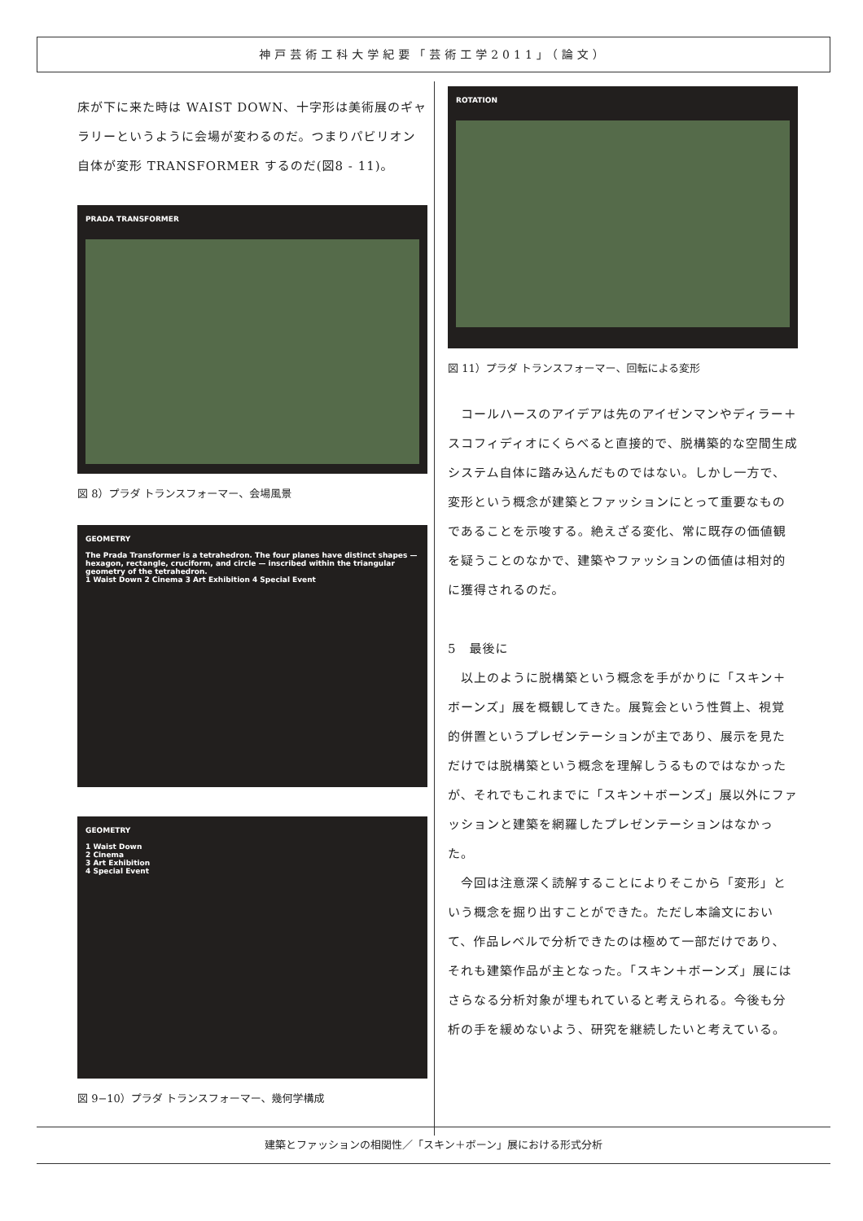神戸芸術工科大学紀要「芸術工学2011」（論文）
床が下に来た時は WAIST DOWN、十字形は美術展のギャラリーというように会場が変わるのだ。つまりパビリオン自体が変形 TRANSFORMER するのだ(図8 - 11)。
PRADA TRANSFORMER
図 8）プラダ トランスフォーマー、会場風景
GEOMETRY
The Prada Transformer is a tetrahedron. The four planes have distinct shapes — hexagon, rectangle, cruciform, and circle — inscribed within the triangular geometry of the tetrahedron.
1 Waist Down 2 Cinema 3 Art Exhibition 4 Special Event
GEOMETRY
1 Waist Down
2 Cinema
3 Art Exhibition
4 Special Event
図 9−10）プラダ トランスフォーマー、幾何学構成
ROTATION
図 11）プラダ トランスフォーマー、回転による変形
　コールハースのアイデアは先のアイゼンマンやディラー＋スコフィディオにくらべると直接的で、脱構築的な空間生成システム自体に踏み込んだものではない。しかし一方で、変形という概念が建築とファッションにとって重要なものであることを示唆する。絶えざる変化、常に既存の価値観を疑うことのなかで、建築やファッションの価値は相対的に獲得されるのだ。
5　最後に
　以上のように脱構築という概念を手がかりに「スキン＋ボーンズ」展を概観してきた。展覧会という性質上、視覚的併置というプレゼンテーションが主であり、展示を見ただけでは脱構築という概念を理解しうるものではなかったが、それでもこれまでに「スキン＋ボーンズ」展以外にファッションと建築を網羅したプレゼンテーションはなかった。
　今回は注意深く読解することによりそこから「変形」という概念を掘り出すことができた。ただし本論文において、作品レベルで分析できたのは極めて一部だけであり、それも建築作品が主となった。「スキン＋ボーンズ」展にはさらなる分析対象が埋もれていると考えられる。今後も分析の手を緩めないよう、研究を継続したいと考えている。
建築とファッションの相関性／「スキン＋ボーン」展における形式分析